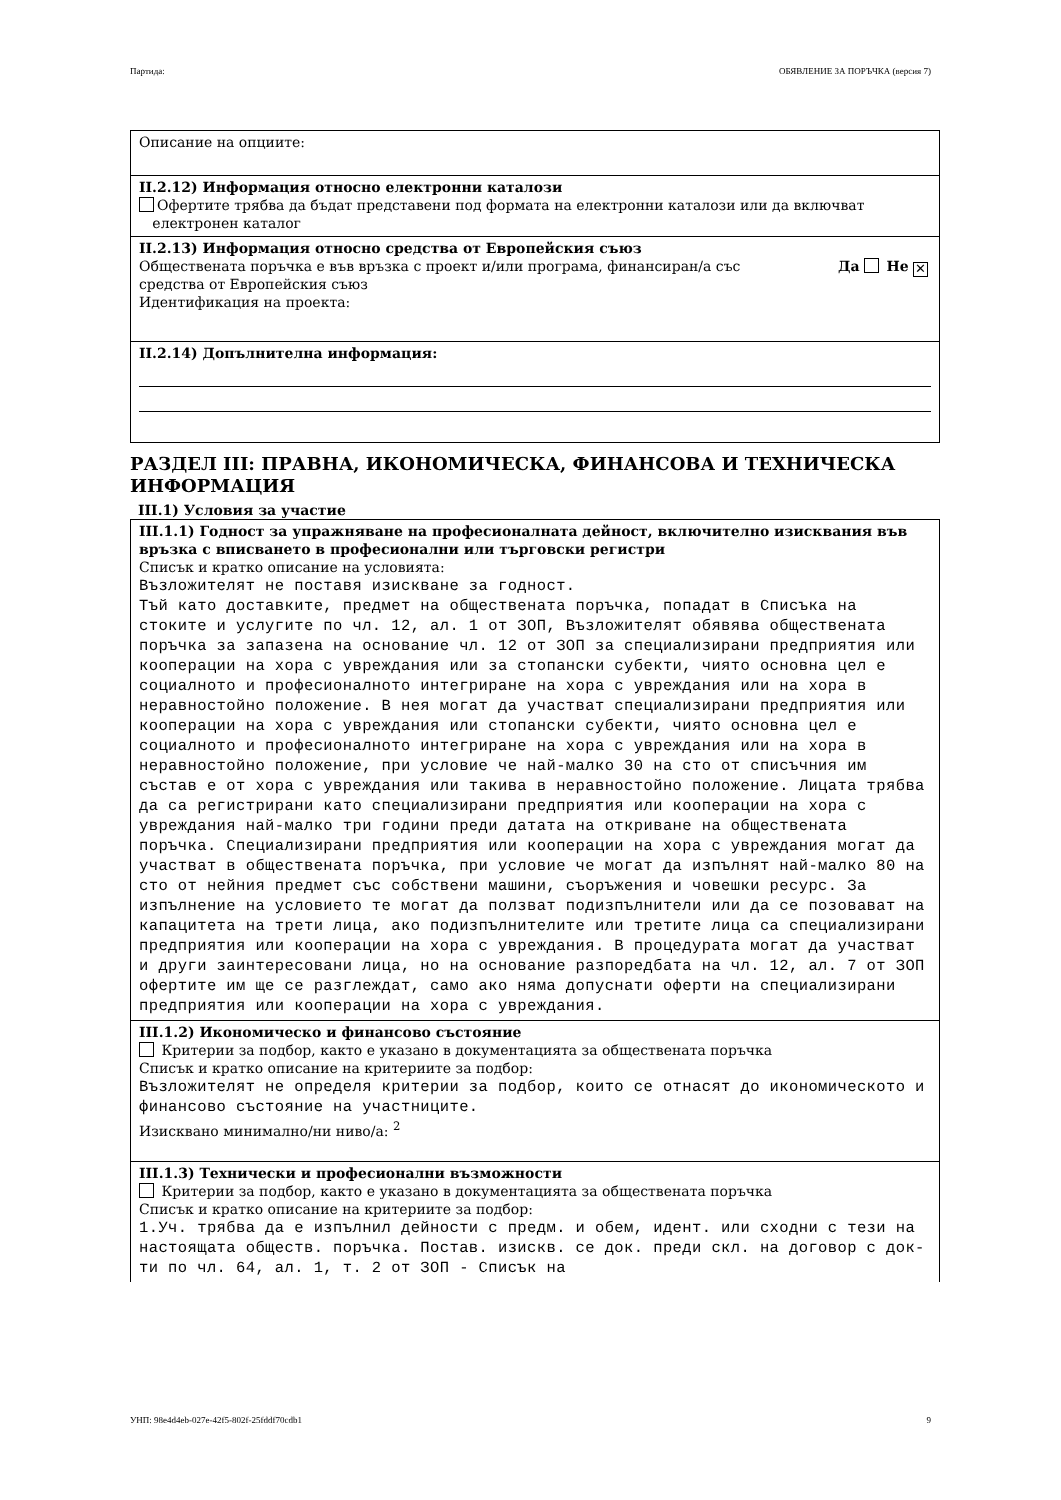Партида: ОБЯВЛЕНИЕ ЗА ПОРЪЧКА (версия 7)
Описание на опциите:
II.2.12) Информация относно електронни каталози
Офертите трябва да бъдат представени под формата на електронни каталози или да включват
електронен каталог
II.2.13) Информация относно средства от Европейския съюз
Обществената поръчка е във връзка с проект и/или програма, финансиран/а със
средства от Европейския съюз Да Не ✕
Идентификация на проекта:
II.2.14) Допълнителна информация:
РАЗДЕЛ III: ПРАВНА, ИКОНОМИЧЕСКА, ФИНАНСОВА И ТЕХНИЧЕСКА ИНФОРМАЦИЯ
III.1) Условия за участие
III.1.1) Годност за упражняване на професионалната дейност, включително изисквания във връзка с вписването в професионални или търговски регистри
Списък и кратко описание на условията:
Възложителят не поставя изискване за годност.
Тъй като доставките, предмет на обществената поръчка, попадат в Списъка на стоките и услугите по чл. 12, ал. 1 от ЗОП, Възложителят обявява обществената поръчка за запазена на основание чл. 12 от ЗОП за специализирани предприятия или кооперации на хора с увреждания или за стопански субекти, чиято основна цел е социалното и професионалното интегриране на хора с увреждания или на хора в неравностойно положение. В нея могат да участват специализирани предприятия или кооперации на хора с увреждания или стопански субекти, чиято основна цел е социалното и професионалното интегриране на хора с увреждания или на хора в неравностойно положение, при условие че най-малко 30 на сто от списъчния им състав е от хора с увреждания или такива в неравностойно положение. Лицата трябва да са регистрирани като специализирани предприятия или кооперации на хора с увреждания най-малко три години преди датата на откриване на обществената поръчка. Специализирани предприятия или кооперации на хора с увреждания могат да участват в обществената поръчка, при условие че могат да изпълнят най-малко 80 на сто от нейния предмет със собствени машини, съоръжения и човешки ресурс. За изпълнение на условието те могат да ползват подизпълнители или да се позовават на капацитета на трети лица, ако подизпълнителите или третите лица са специализирани предприятия или кооперации на хора с увреждания. В процедурата могат да участват и други заинтересовани лица, но на основание разпоредбата на чл. 12, ал. 7 от ЗОП офертите им ще се разглеждат, само ако няма допуснати оферти на специализирани предприятия или кооперации на хора с увреждания.
III.1.2) Икономическо и финансово състояние
Критерии за подбор, както е указано в документацията за обществената поръчка
Списък и кратко описание на критериите за подбор:
Възложителят не определя критерии за подбор, които се отнасят до икономическото и финансово състояние на участниците.
Изисквано минимално/ни ниво/а: <sup>2</sup>
III.1.3) Технически и професионални възможности
Критерии за подбор, както е указано в документацията за обществената поръчка
Списък и кратко описание на критериите за подбор:
1.Уч. трябва да е изпълнил дейности с предм. и обем, идент. или сходни с тези на настоящата обществ. поръчка. Постав. изискв. се док. преди скл. на договор с док-ти по чл. 64, ал. 1, т. 2 от ЗОП - Списък на
УНП: 98e4d4eb-027e-42f5-802f-25fddf70cdb1 9